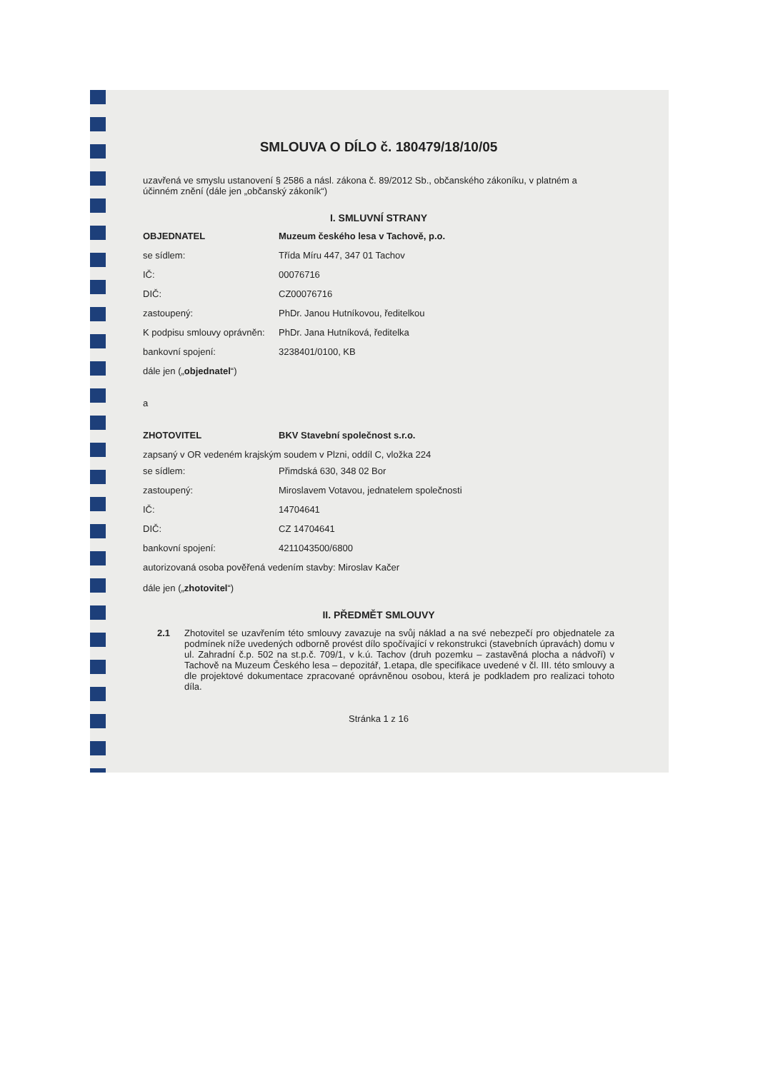SMLOUVA O DÍLO č. 180479/18/10/05
uzavřená ve smyslu ustanovení § 2586 a násl. zákona č. 89/2012 Sb., občanského zákoníku, v platném a účinném znění (dále jen „občanský zákoník“)
I. SMLUVNÍ STRANY
OBJEDNATEL Muzeum českého lesa v Tachově, p.o.
se sídlem: Třída Míru 447, 347 01 Tachov
IČ: 00076716
DIČ: CZ00076716
zastoupený: PhDr. Janou Hutníkovou, ředitelkou
K podpisu smlouvy oprávněn: PhDr. Jana Hutníková, ředitelka
bankovní spojení: 3238401/0100, KB
dále jen („objednatel“)
a
ZHOTOVITEL BKV Stavební společnost s.r.o.
zapsaný v OR vedeném krajským soudem v Plzni, oddíl C, vložka 224
se sídlem: Přimdská 630, 348 02 Bor
zastoupený: Miroslavem Votavou, jednatelem společnosti
IČ: 14704641
DIČ: CZ 14704641
bankovní spojení: 4211043500/6800
autorizovaná osoba pověřená vedením stavby: Miroslav Kačer
dále jen („zhotovitel“)
II. PŘEDMĚT SMLOUVY
2.1 Zhotovitel se uzavřením této smlouvy zavazuje na svůj náklad a na své nebezpečí pro objednatele za podmínek níže uvedených odborně provést dílo spočívající v rekonstrukci (stavebních úpravách) domu v ul. Zahradní č.p. 502 na st.p.č. 709/1, v k.ú. Tachov (druh pozemku – zastavěná plocha a nádvoří) v Tachově na Muzeum Českého lesa – depozitář, 1.etapa, dle specifikace uvedené v čl. III. této smlouvy a dle projektové dokumentace zpracované oprávněnou osobou, která je podkladem pro realizaci tohoto díla.
Stránka 1 z 16